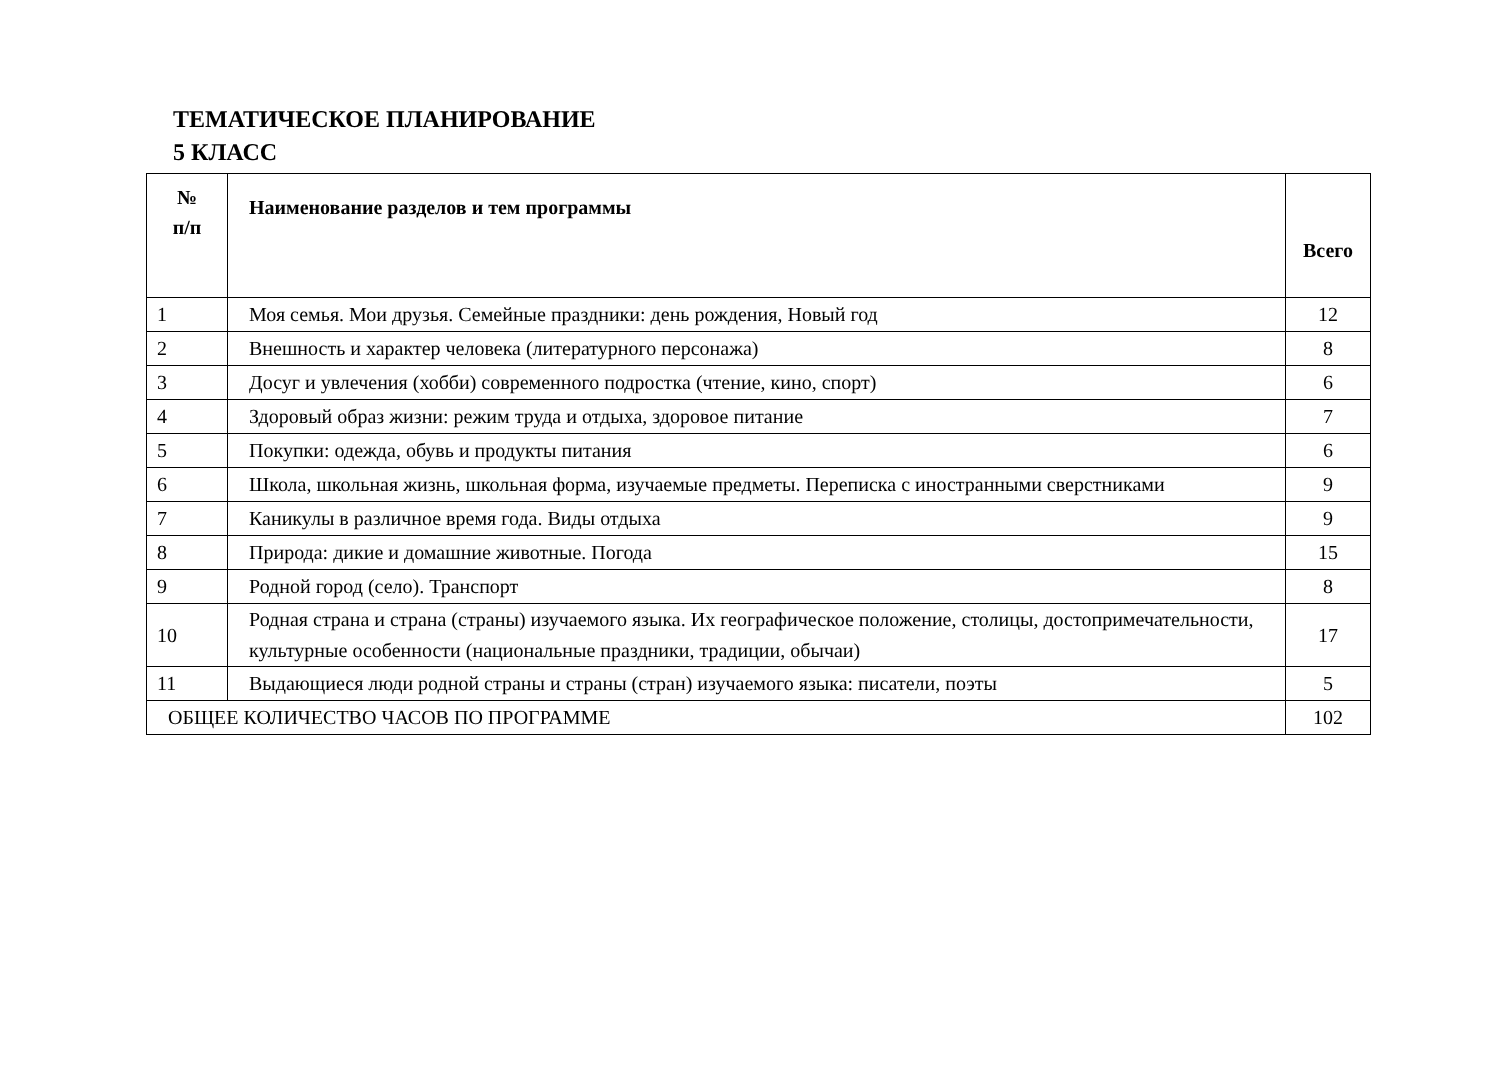ТЕМАТИЧЕСКОЕ ПЛАНИРОВАНИЕ
5 КЛАСС
| № п/п | Наименование разделов и тем программы | Всего |
| --- | --- | --- |
| 1 | Моя семья. Мои друзья. Семейные праздники: день рождения, Новый год | 12 |
| 2 | Внешность и характер человека (литературного персонажа) | 8 |
| 3 | Досуг и увлечения (хобби) современного подростка (чтение, кино, спорт) | 6 |
| 4 | Здоровый образ жизни: режим труда и отдыха, здоровое питание | 7 |
| 5 | Покупки: одежда, обувь и продукты питания | 6 |
| 6 | Школа, школьная жизнь, школьная форма, изучаемые предметы. Переписка с иностранными сверстниками | 9 |
| 7 | Каникулы в различное время года. Виды отдыха | 9 |
| 8 | Природа: дикие и домашние животные. Погода | 15 |
| 9 | Родной город (село). Транспорт | 8 |
| 10 | Родная страна и страна (страны) изучаемого языка. Их географическое положение, столицы, достопримечательности, культурные особенности (национальные праздники, традиции, обычаи) | 17 |
| 11 | Выдающиеся люди родной страны и страны (стран) изучаемого языка: писатели, поэты | 5 |
| ОБЩЕЕ КОЛИЧЕСТВО ЧАСОВ ПО ПРОГРАММЕ | | 102 |